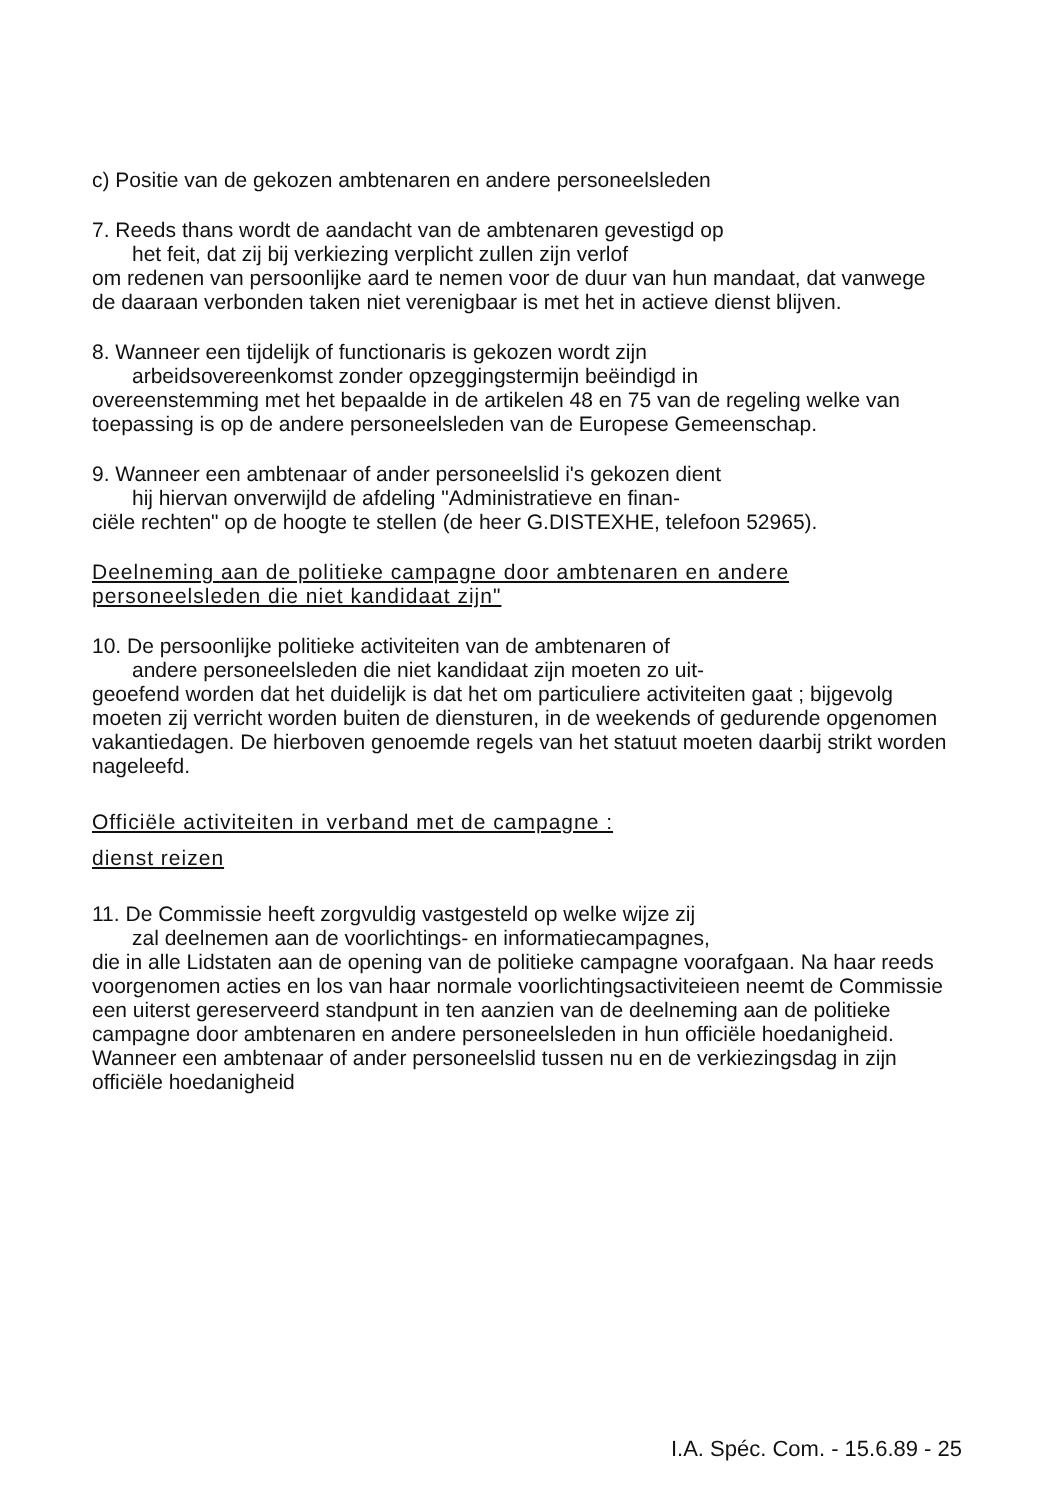c) Positie van de gekozen ambtenaren en andere personeelsleden
7. Reeds thans wordt de aandacht van de ambtenaren gevestigd op
het feit, dat zij bij verkiezing verplicht zullen zijn verlof
om redenen van persoonlijke aard te nemen voor de duur van hun mandaat, dat vanwege de daaraan verbonden taken niet verenigbaar is met het in actieve dienst blijven.
8. Wanneer een tijdelijk of functionaris is gekozen wordt zijn
arbeidsovereenkomst zonder opzeggingstermijn beëindigd in
overeenstemming met het bepaalde in de artikelen 48 en 75 van de regeling welke van toepassing is op de andere personeelsleden van de Europese Gemeenschap.
9. Wanneer een ambtenaar of ander personeelslid i's gekozen dient
hij hiervan onverwijld de afdeling "Administratieve en finan-
ciële rechten" op de hoogte te stellen (de heer G.DISTEXHE, telefoon 52965).
Deelneming aan de politieke campagne door ambtenaren en andere personeelsleden die niet kandidaat zijn"
10. De persoonlijke politieke activiteiten van de ambtenaren of
andere personeelsleden die niet kandidaat zijn moeten zo uit-
geoefend worden dat het duidelijk is dat het om particuliere activiteiten gaat ; bijgevolg moeten zij verricht worden buiten de diensturen, in de weekends of gedurende opgenomen vakantiedagen. De hierboven genoemde regels van het statuut moeten daarbij strikt worden nageleefd.
Officiële activiteiten in verband met de campagne :
dienst reizen
11. De Commissie heeft zorgvuldig vastgesteld op welke wijze zij
zal deelnemen aan de voorlichtings- en informatiecampagnes,
die in alle Lidstaten aan de opening van de politieke campagne voorafgaan. Na haar reeds voorgenomen acties en los van haar normale voorlichtingsactiviteieen neemt de Commissie een uiterst gereserveerd standpunt in ten aanzien van de deelneming aan de politieke campagne door ambtenaren en andere personeelsleden in hun officiële hoedanigheid. Wanneer een ambtenaar of ander personeelslid tussen nu en de verkiezingsdag in zijn officiële hoedanigheid
I.A. Spéc. Com. - 15.6.89 - 25